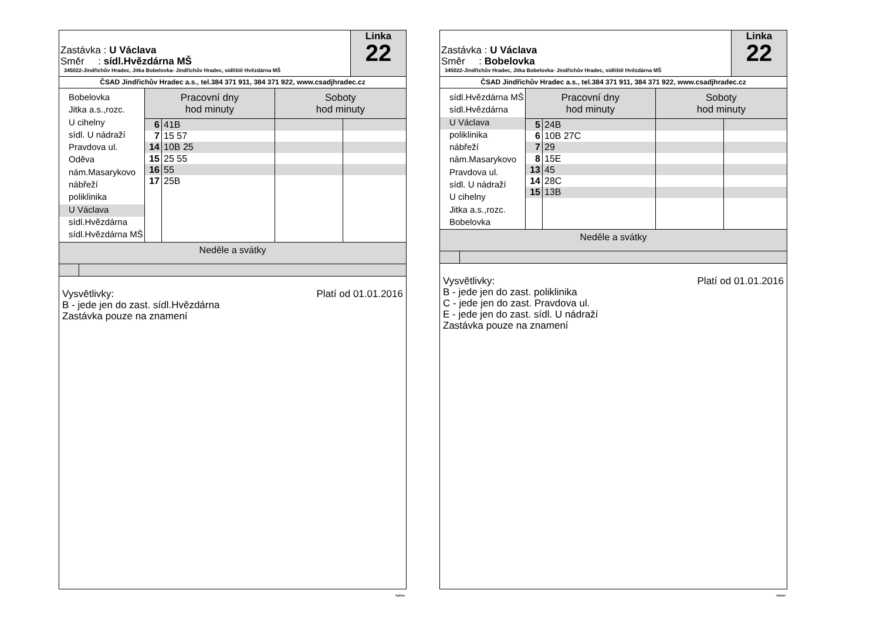Zastávka : U Václava
Směr : sídl.Hvězdárna MŠ
345022-Jindřichův Hradec, Jitka Bobelovka- Jindřichův Hradec, sídliště Hvězdárna MŠ
Linka
22
ČSAD Jindřichův Hradec a.s., tel.384 371 911, 384 371 922, www.csadjhradec.cz
Bobelovka
Jitka a.s.,rozc.
U cihelny
sídl. U nádraží
Pravdova ul.
Oděva
nám.Masarykovo
nábřeží
poliklinika
U Václava
sídl.Hvězdárna
sídl.Hvězdárna MŠ
| Pracovní dny hod minuty | | Soboty hod minuty | |
| --- | --- | --- | --- |
| 6 | 41B | | |
| 7 | 15 57 | | |
| 14 | 10B 25 | | |
| 15 | 25 55 | | |
| 16 | 55 | | |
| 17 | 25B | | |
Neděle a svátky
Platí od 01.01.2016 Vysvětlivky:
B - jede jen do zast. sídl.Hvězdárna
Zastávka pouze na znamení
isybus
Zastávka : U Václava
Směr : Bobelovka
345022-Jindřichův Hradec, Jitka Bobelovka- Jindřichův Hradec, sídliště Hvězdárna MŠ
Linka
22
ČSAD Jindřichův Hradec a.s., tel.384 371 911, 384 371 922, www.csadjhradec.cz
sídl.Hvězdárna MŠ
sídl.Hvězdárna
U Václava
poliklinika
nábřeží
nám.Masarykovo
Pravdova ul.
sídl. U nádraží
U cihelny
Jitka a.s.,rozc.
Bobelovka
| Pracovní dny hod minuty | | Soboty hod minuty | |
| --- | --- | --- | --- |
| 5 | 24B | | |
| 6 | 10B 27C | | |
| 7 | 29 | | |
| 8 | 15E | | |
| 13 | 45 | | |
| 14 | 28C | | |
| 15 | 13B | | |
Neděle a svátky
Platí od 01.01.2016 Vysvětlivky:
B - jede jen do zast. poliklinika
C - jede jen do zast. Pravdova ul.
E - jede jen do zast. sídl. U nádraží
Zastávka pouze na znamení
isybus